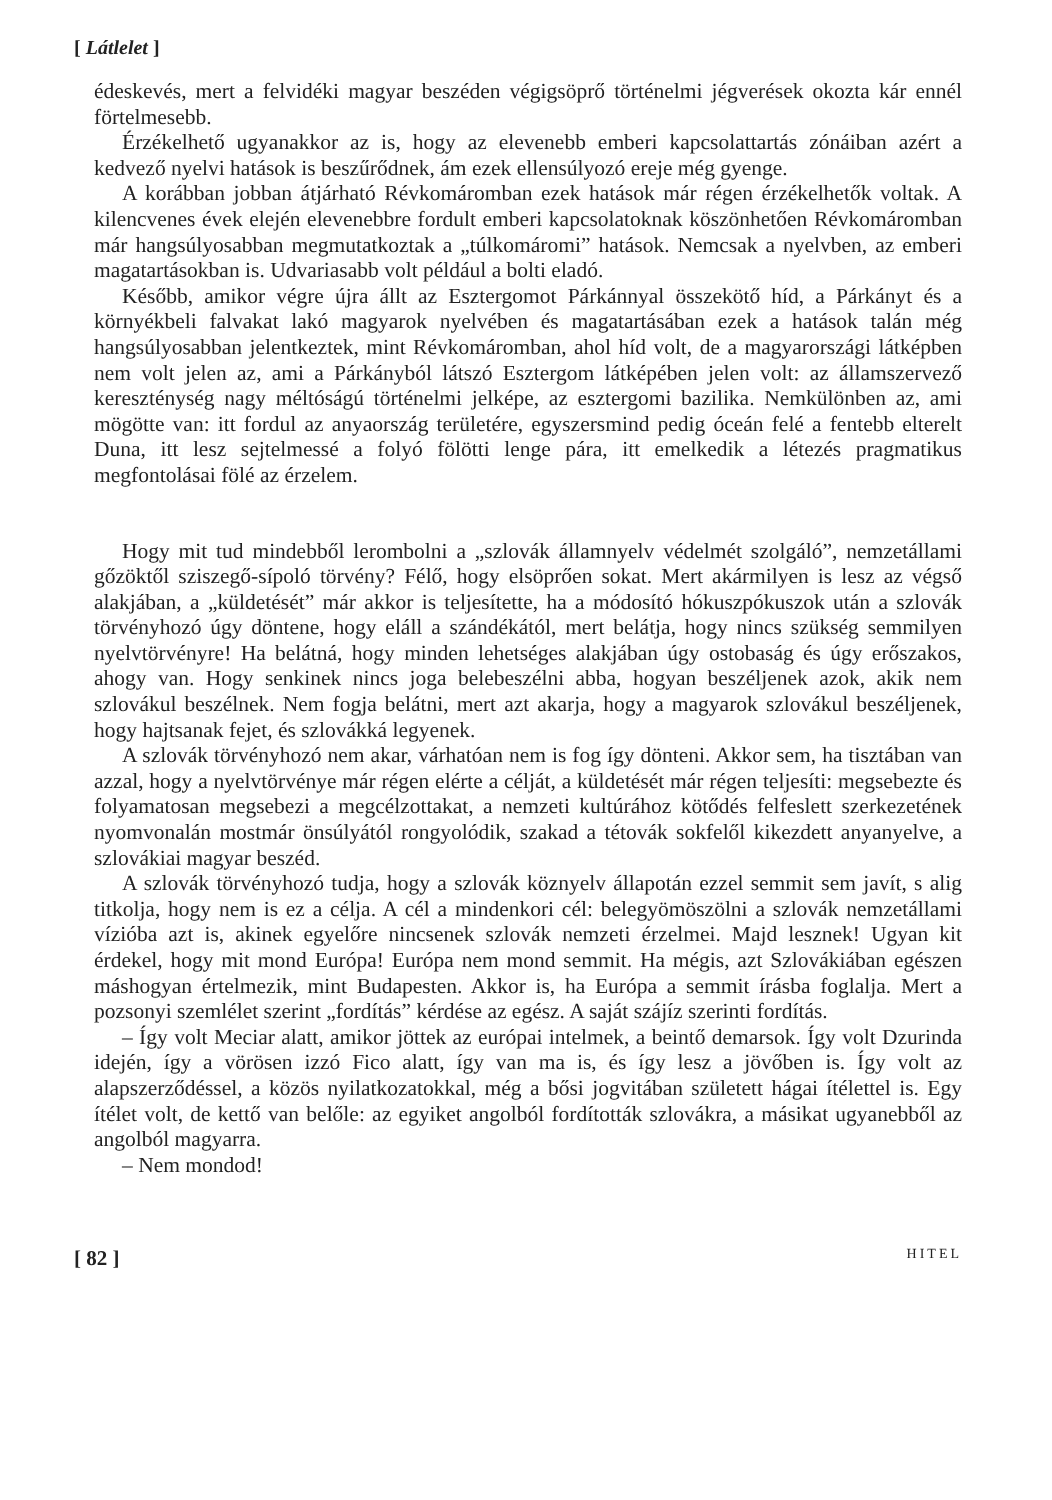[ Látlelet ]
édeskevés, mert a felvidéki magyar beszéden végigsöprő történelmi jégverések okozta kár ennél förtelmesebb.
Érzékelhető ugyanakkor az is, hogy az elevenebb emberi kapcsolattartás zónáiban azért a kedvező nyelvi hatások is beszűrődnek, ám ezek ellensúlyozó ereje még gyenge.
A korábban jobban átjárható Révkomáromban ezek hatások már régen érzékelhetők voltak. A kilencvenes évek elején elevenebbre fordult emberi kapcsolatoknak köszönhetően Révkomáromban már hangsúlyosabban megmutatkoztak a „túlkomáromi” hatások. Nemcsak a nyelvben, az emberi magatartásokban is. Udvariasabb volt például a bolti eladó.
Később, amikor végre újra állt az Esztergomot Párkánnyal összekötő híd, a Párkányt és a környékbeli falvakat lakó magyarok nyelvében és magatartásában ezek a hatások talán még hangsúlyosabban jelentkeztek, mint Révkomáromban, ahol híd volt, de a magyarországi látképben nem volt jelen az, ami a Párkányból látszó Esztergom látképében jelen volt: az államszervező kereszténység nagy méltóságú történelmi jelképe, az esztergomi bazilika. Nemkülönben az, ami mögötte van: itt fordul az anyaország területére, egyszersmind pedig óceán felé a fentebb elterelt Duna, itt lesz sejtelmessé a folyó fölötti lenge pára, itt emelkedik a létezés pragmatikus megfontolásai fölé az érzelem.
Hogy mit tud mindebből lerombolni a „szlovák államnyelv védelmét szolgáló”, nemzetállami gőzöktől sziszegő-sípoló törvény? Félő, hogy elsöprően sokat. Mert akármilyen is lesz az végső alakjában, a „küldetését” már akkor is teljesítette, ha a módosító hókuszpókuszok után a szlovák törvényhozó úgy döntene, hogy eláll a szándékától, mert belátja, hogy nincs szükség semmilyen nyelvtörvényre! Ha belátná, hogy minden lehetséges alakjában úgy ostobaság és úgy erőszakos, ahogy van. Hogy senkinek nincs joga belebeszélni abba, hogyan beszéljenek azok, akik nem szlovákul beszélnek. Nem fogja belátni, mert azt akarja, hogy a magyarok szlovákul beszéljenek, hogy hajtsanak fejet, és szlovákká legyenek.
A szlovák törvényhozó nem akar, várhatóan nem is fog így dönteni. Akkor sem, ha tisztában van azzal, hogy a nyelvtörvénye már régen elérte a célját, a küldetését már régen teljesíti: megsebezte és folyamatosan megsebezi a megcélzottakat, a nemzeti kultúrához kötődés felfeslett szerkezetének nyomvonalán mostmár önsúlyától rongyolódik, szakad a tétovák sokfelől kikezdett anyanyelve, a szlovákiai magyar beszéd.
A szlovák törvényhozó tudja, hogy a szlovák köznyelv állapotán ezzel semmit sem javít, s alig titkolja, hogy nem is ez a célja. A cél a mindenkori cél: belegyömöszölni a szlovák nemzetállami vízióba azt is, akinek egyelőre nincsenek szlovák nemzeti érzelmei. Majd lesznek! Ugyan kit érdekel, hogy mit mond Európa! Európa nem mond semmit. Ha mégis, azt Szlovákiában egészen máshogyan értelmezik, mint Budapesten. Akkor is, ha Európa a semmit írásba foglalja. Mert a pozsonyi szemlélet szerint „fordítás” kérdése az egész. A saját szájíz szerinti fordítás.
– Így volt Meciar alatt, amikor jöttek az európai intelmek, a beintő demarsok. Így volt Dzurinda idején, így a vörösen izzó Fico alatt, így van ma is, és így lesz a jövőben is. Így volt az alapszerződéssel, a közös nyilatkozatokkal, még a bősi jogvitában született hágai ítélettel is. Egy ítélet volt, de kettő van belőle: az egyiket angolból fordították szlovákra, a másikat ugyanebből az angolból magyarra.
– Nem mondod!
[ 82 ] HITEL